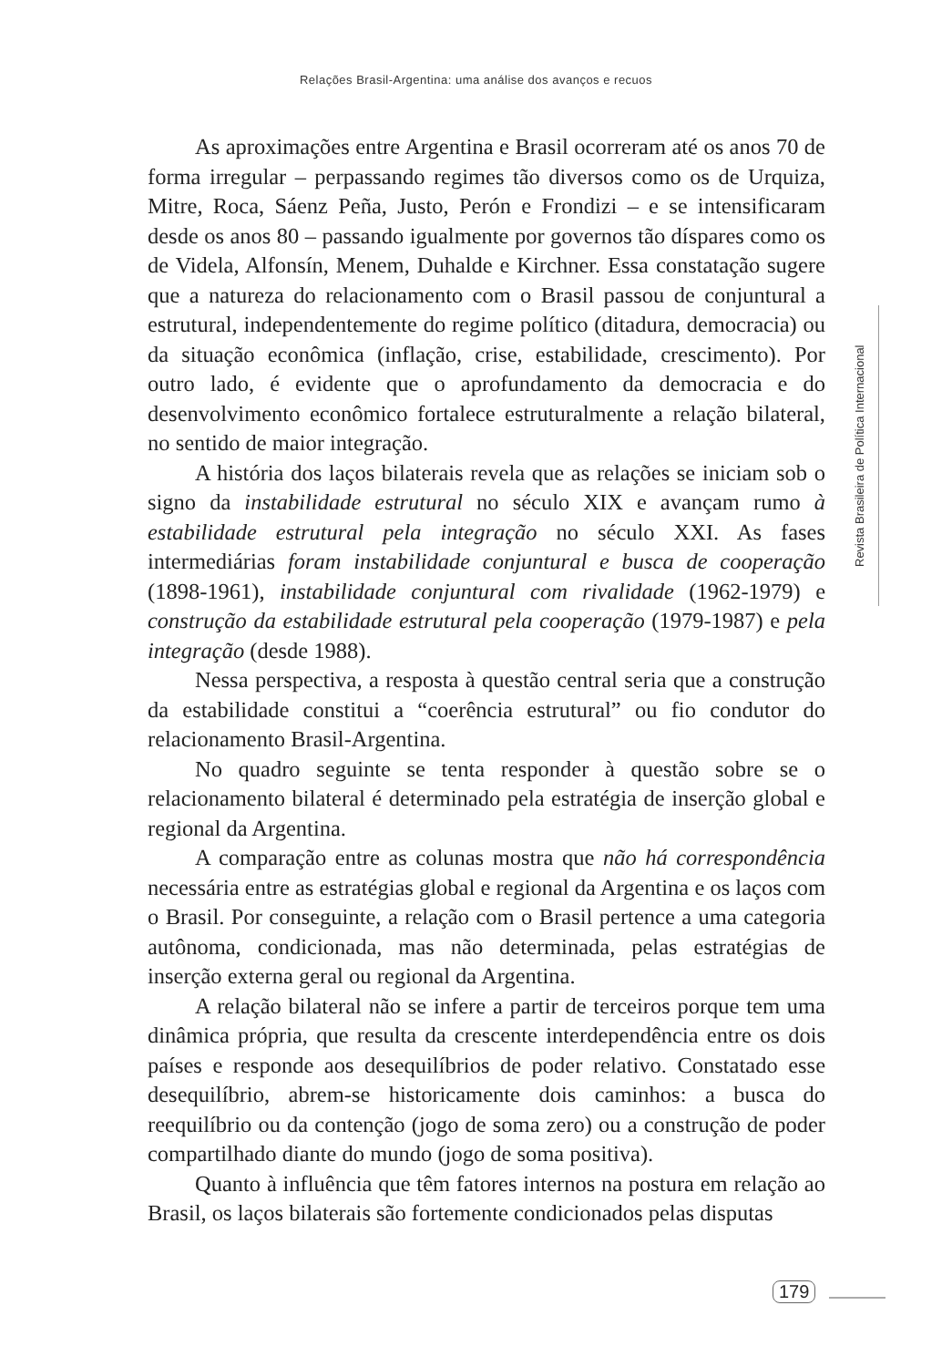Relações Brasil-Argentina: uma análise dos avanços e recuos
As aproximações entre Argentina e Brasil ocorreram até os anos 70 de forma irregular – perpassando regimes tão diversos como os de Urquiza, Mitre, Roca, Sáenz Peña, Justo, Perón e Frondizi – e se intensificaram desde os anos 80 – passando igualmente por governos tão díspares como os de Videla, Alfonsín, Menem, Duhalde e Kirchner. Essa constatação sugere que a natureza do relacionamento com o Brasil passou de conjuntural a estrutural, independentemente do regime político (ditadura, democracia) ou da situação econômica (inflação, crise, estabilidade, crescimento). Por outro lado, é evidente que o aprofundamento da democracia e do desenvolvimento econômico fortalece estruturalmente a relação bilateral, no sentido de maior integração.
A história dos laços bilaterais revela que as relações se iniciam sob o signo da instabilidade estrutural no século XIX e avançam rumo à estabilidade estrutural pela integração no século XXI. As fases intermediárias foram instabilidade conjuntural e busca de cooperação (1898-1961), instabilidade conjuntural com rivalidade (1962-1979) e construção da estabilidade estrutural pela cooperação (1979-1987) e pela integração (desde 1988).
Nessa perspectiva, a resposta à questão central seria que a construção da estabilidade constitui a “coerência estrutural” ou fio condutor do relacionamento Brasil-Argentina.
No quadro seguinte se tenta responder à questão sobre se o relacionamento bilateral é determinado pela estratégia de inserção global e regional da Argentina.
A comparação entre as colunas mostra que não há correspondência necessária entre as estratégias global e regional da Argentina e os laços com o Brasil. Por conseguinte, a relação com o Brasil pertence a uma categoria autônoma, condicionada, mas não determinada, pelas estratégias de inserção externa geral ou regional da Argentina.
A relação bilateral não se infere a partir de terceiros porque tem uma dinâmica própria, que resulta da crescente interdependência entre os dois países e responde aos desequilíbrios de poder relativo. Constatado esse desequilíbrio, abrem-se historicamente dois caminhos: a busca do reequilíbrio ou da contenção (jogo de soma zero) ou a construção de poder compartilhado diante do mundo (jogo de soma positiva).
Quanto à influência que têm fatores internos na postura em relação ao Brasil, os laços bilaterais são fortemente condicionados pelas disputas
Revista Brasileira de Política Internacional
179